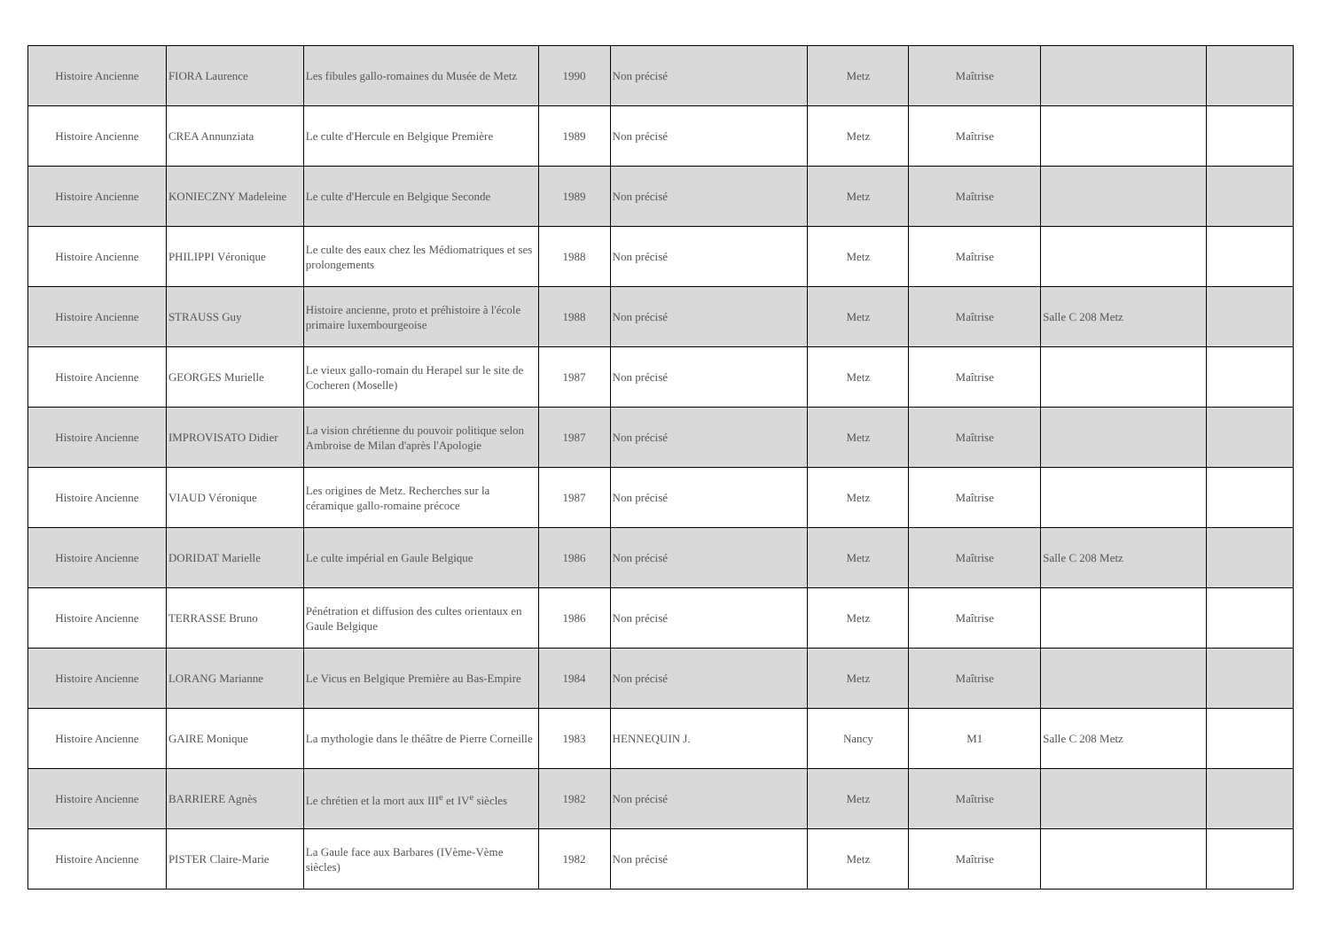| Histoire Ancienne | FIORA Laurence | Les fibules gallo-romaines du Musée de Metz | 1990 | Non précisé | Metz | Maîtrise | | |
| Histoire Ancienne | CREA Annunziata | Le culte d'Hercule en Belgique Première | 1989 | Non précisé | Metz | Maîtrise | | |
| Histoire Ancienne | KONIECZNY Madeleine | Le culte d'Hercule en Belgique Seconde | 1989 | Non précisé | Metz | Maîtrise | | |
| Histoire Ancienne | PHILIPPI Véronique | Le culte des eaux chez les Médiomatriques et ses prolongements | 1988 | Non précisé | Metz | Maîtrise | | |
| Histoire Ancienne | STRAUSS Guy | Histoire ancienne, proto et préhistoire à l'école primaire luxembourgeoise | 1988 | Non précisé | Metz | Maîtrise | Salle C 208 Metz | |
| Histoire Ancienne | GEORGES Murielle | Le vieux gallo-romain du Herapel sur le site de Cocheren (Moselle) | 1987 | Non précisé | Metz | Maîtrise | | |
| Histoire Ancienne | IMPROVISATO Didier | La vision chrétienne du pouvoir politique selon Ambroise de Milan d'après l'Apologie | 1987 | Non précisé | Metz | Maîtrise | | |
| Histoire Ancienne | VIAUD Véronique | Les origines de Metz. Recherches sur la céramique gallo-romaine précoce | 1987 | Non précisé | Metz | Maîtrise | | |
| Histoire Ancienne | DORIDAT Marielle | Le culte impérial en Gaule Belgique | 1986 | Non précisé | Metz | Maîtrise | Salle C 208 Metz | |
| Histoire Ancienne | TERRASSE Bruno | Pénétration et diffusion des cultes orientaux en Gaule Belgique | 1986 | Non précisé | Metz | Maîtrise | | |
| Histoire Ancienne | LORANG Marianne | Le Vicus en Belgique Première au Bas-Empire | 1984 | Non précisé | Metz | Maîtrise | | |
| Histoire Ancienne | GAIRE Monique | La mythologie dans le théâtre de Pierre Corneille | 1983 | HENNEQUIN J. | Nancy | M1 | Salle C 208 Metz | |
| Histoire Ancienne | BARRIERE Agnès | Le chrétien et la mort aux III<sup>e</sup> et IV<sup>e</sup> siècles | 1982 | Non précisé | Metz | Maîtrise | | |
| Histoire Ancienne | PISTER Claire-Marie | La Gaule face aux Barbares (IVème-Vème siècles) | 1982 | Non précisé | Metz | Maîtrise | | |